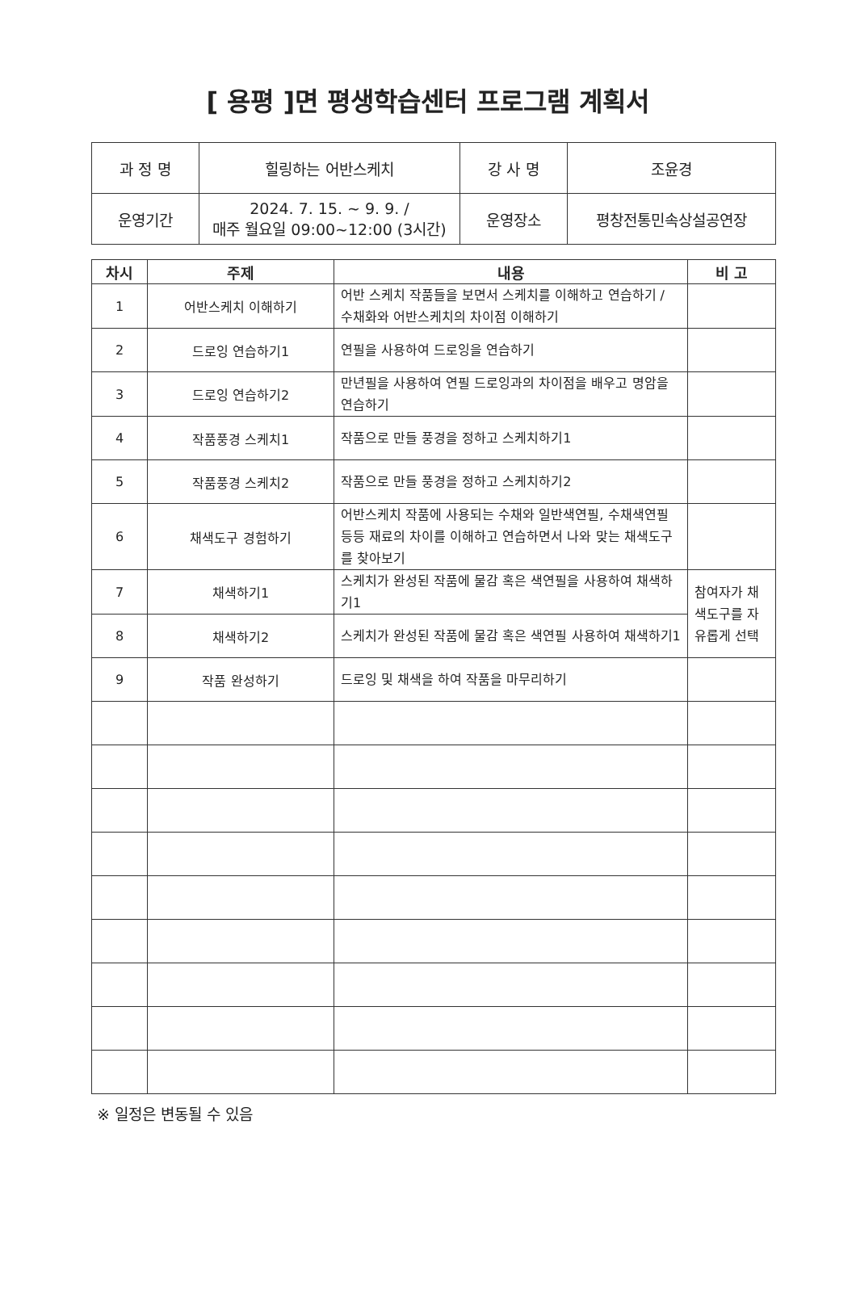[ 용평 ]면 평생학습센터 프로그램 계획서
| 과 정 명 | 힐링하는 어반스케치 | 강 사 명 | 조윤경 |
| 운영기간 | 2024. 7. 15. ~ 9. 9. / 매주 월요일 09:00~12:00 (3시간) | 운영장소 | 평창전통민속상설공연장 |
| 차시 | 주제 | 내용 | 비 고 |
| --- | --- | --- | --- |
| 1 | 어반스케치 이해하기 | 어반 스케치 작품들을 보면서 스케치를 이해하고 연습하기 / 수채화와 어반스케치의 차이점 이해하기 | |
| 2 | 드로잉 연습하기1 | 연필을 사용하여 드로잉을 연습하기 | |
| 3 | 드로잉 연습하기2 | 만년필을 사용하여 연필 드로잉과의 차이점을 배우고 명암을 연습하기 | |
| 4 | 작품풍경 스케치1 | 작품으로 만들 풍경을 정하고 스케치하기1 | |
| 5 | 작품풍경 스케치2 | 작품으로 만들 풍경을 정하고 스케치하기2 | |
| 6 | 채색도구 경험하기 | 어반스케치 작품에 사용되는 수채와 일반색연필, 수채색연필 등등 재료의 차이를 이해하고 연습하면서 나와 맞는 채색도구를 찾아보기 | |
| 7 | 채색하기1 | 스케치가 완성된 작품에 물감 혹은 색연필을 사용하여 채색하기1 | 참여자가 채색도구를 자유롭게 선택 |
| 8 | 채색하기2 | 스케치가 완성된 작품에 물감 혹은 색연필 사용하여 채색하기1 | |
| 9 | 작품 완성하기 | 드로잉 및 채색을 하여 작품을 마무리하기 | |
※ 일정은 변동될 수 있음